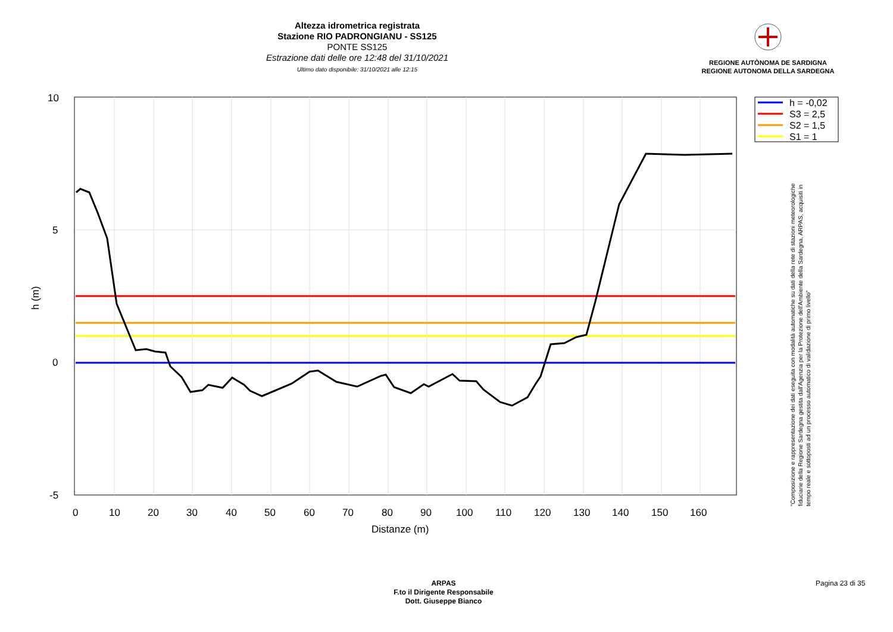Altezza idrometrica registrata
Stazione RIO PADRONGIANU - SS125
PONTE SS125
Estrazione dati delle ore 12:48 del 31/10/2021
Ultimo dato disponibile: 31/10/2021 alle 12:15
REGIONE AUTÒNOMA DE SARDIGNA
REGIONE AUTONOMA DELLA SARDEGNA
10
5
0
-5
0
10
20
30
40
50
60
70
80
90
100
110
120
130
140
150
160
Distanze (m)
h (m)
h = -0,02
S3 = 2,5
S2 = 1,5
S1 = 1
"Composizione e rappresentazione dei dati eseguita con modalità automatiche su dati della rete di stazioni meteorologiche fiduciarie della Regione Sardegna gestita dall'Agenzia per la Protezione dell'Ambiente della Sardegna, ARPAS, acquisiti in tempo reale e sottoposti ad un processo automatico di validazione di primo livello"
ARPAS
F.to il Dirigente Responsabile
Dott. Giuseppe Bianco
Pagina 23 di 35